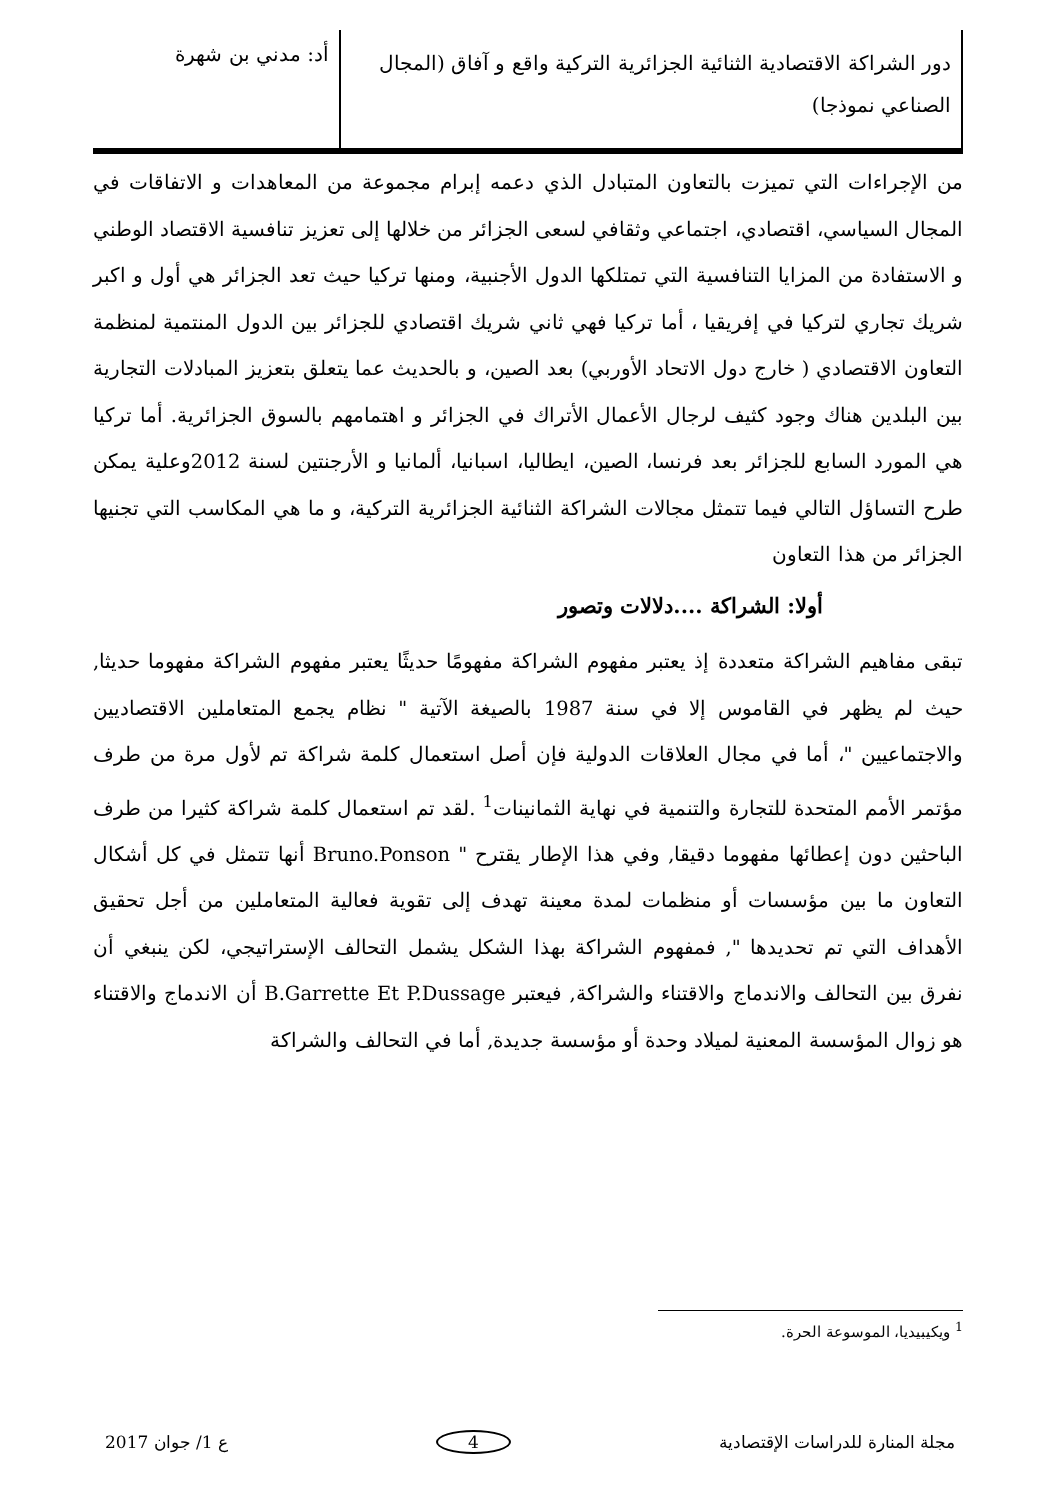دور الشراكة الاقتصادية الثنائية الجزائرية التركية واقع و آفاق (المجال الصناعي نموذجا)
أد: مدني بن شهرة
من الإجراءات التي تميزت بالتعاون المتبادل الذي دعمه إبرام مجموعة من المعاهدات و الاتفاقات في المجال السياسي، اقتصادي، اجتماعي وثقافي لسعى الجزائر من خلالها إلى تعزيز تنافسية الاقتصاد الوطني و الاستفادة من المزايا التنافسية التي تمتلكها الدول الأجنبية، ومنها تركيا حيث تعد الجزائر هي أول و اكبر شريك تجاري لتركيا في إفريقيا ، أما تركيا فهي ثاني شريك اقتصادي للجزائر بين الدول المنتمية لمنظمة التعاون الاقتصادي ( خارج دول الاتحاد الأوربي) بعد الصين، و بالحديث عما يتعلق بتعزيز المبادلات التجارية بين البلدين هناك وجود كثيف لرجال الأعمال الأتراك في الجزائر و اهتمامهم بالسوق الجزائرية. أما تركيا هي المورد السابع للجزائر بعد فرنسا، الصين، ايطاليا، اسبانيا، ألمانيا و الأرجنتين لسنة 2012وعلية يمكن طرح التساؤل التالي فيما تتمثل مجالات الشراكة الثنائية الجزائرية التركية، و ما هي المكاسب التي تجنيها الجزائر من هذا التعاون
أولا: الشراكة ....دلالات وتصور
تبقى مفاهيم الشراكة متعددة إذ يعتبر مفهوم الشراكة مفهومًا حديثًا يعتبر مفهوم الشراكة مفهوما حديثا, حيث لم يظهر في القاموس إلا في سنة 1987 بالصيغة الآتية " نظام يجمع المتعاملين الاقتصاديين والاجتماعيين "، أما في مجال العلاقات الدولية فإن أصل استعمال كلمة شراكة تم لأول مرة من طرف مؤتمر الأمم المتحدة للتجارة والتنمية في نهاية الثمانينات<sup>1</sup> .لقد تم استعمال كلمة شراكة كثيرا من طرف الباحثين دون إعطائها مفهوما دقيقا, وفي هذا الإطار يقترح " Bruno.Ponson أنها تتمثل في كل أشكال التعاون ما بين مؤسسات أو منظمات لمدة معينة تهدف إلى تقوية فعالية المتعاملين من أجل تحقيق الأهداف التي تم تحديدها ", فمفهوم الشراكة بهذا الشكل يشمل التحالف الإستراتيجي، لكن ينبغي أن نفرق بين التحالف والاندماج والاقتناء والشراكة, فيعتبر B.Garrette Et P.Dussage أن الاندماج والاقتناء هو زوال المؤسسة المعنية لميلاد وحدة أو مؤسسة جديدة, أما في التحالف والشراكة
<sup>1</sup> ويكيبيديا، الموسوعة الحرة.
مجلة المنارة للدراسات الإقتصادية 4 ع 1/ جوان 2017